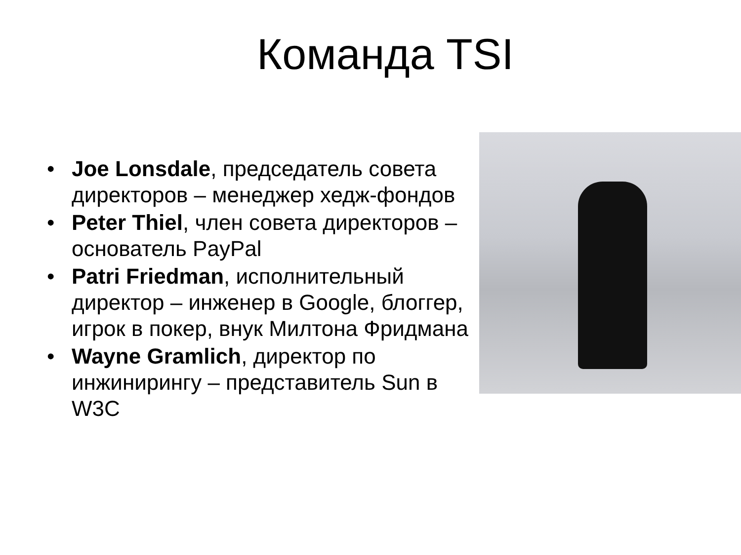Команда TSI
• Joe Lonsdale, председатель совета директоров – менеджер хедж-фондов
• Peter Thiel, член совета директоров – основатель PayPal
• Patri Friedman, исполнительный директор – инженер в Google, блоггер, игрок в покер, внук Милтона Фридмана
• Wayne Gramlich, директор по инжинирингу – представитель Sun в W3C